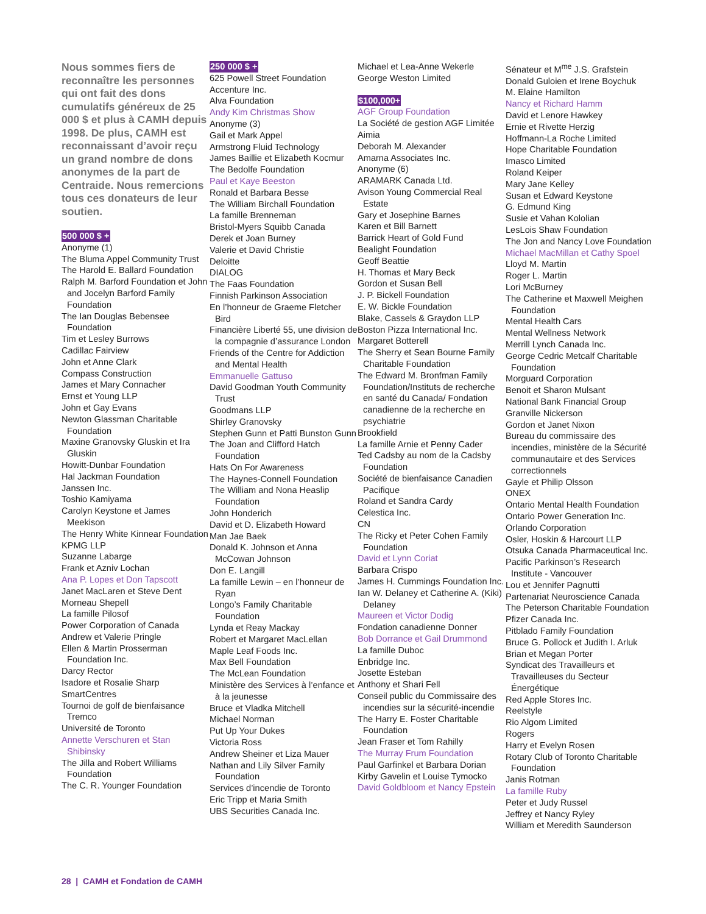Nous sommes fiers de reconnaître les personnes qui ont fait des dons cumulatifs généreux de 25 000 $ et plus à CAMH depuis 1998. De plus, CAMH est reconnaissant d’avoir reçu un grand nombre de dons anonymes de la part de Centraide. Nous remercions tous ces donateurs de leur soutien.
500 000 $ +
Anonyme (1)
The Bluma Appel Community Trust
The Harold E. Ballard Foundation
Ralph M. Barford Foundation et John and Jocelyn Barford Family Foundation
The Ian Douglas Bebensee Foundation
Tim et Lesley Burrows
Cadillac Fairview
John et Anne Clark
Compass Construction
James et Mary Connacher
Ernst et Young LLP
John et Gay Evans
Newton Glassman Charitable Foundation
Maxine Granovsky Gluskin et Ira Gluskin
Howitt-Dunbar Foundation
Hal Jackman Foundation
Janssen Inc.
Toshio Kamiyama
Carolyn Keystone et James Meekison
The Henry White Kinnear Foundation
KPMG LLP
Suzanne Labarge
Frank et Azniv Lochan
Ana P. Lopes et Don Tapscott
Janet MacLaren et Steve Dent
Morneau Shepell
La famille Pilosof
Power Corporation of Canada
Andrew et Valerie Pringle
Ellen & Martin Prosserman Foundation Inc.
Darcy Rector
Isadore et Rosalie Sharp
SmartCentres
Tournoi de golf de bienfaisance Tremco
Université de Toronto
Annette Verschuren et Stan Shibinsky
The Jilla and Robert Williams Foundation
The C. R. Younger Foundation
250 000 $ +
625 Powell Street Foundation
Accenture Inc.
Alva Foundation
Andy Kim Christmas Show
Anonyme (3)
Gail et Mark Appel
Armstrong Fluid Technology
James Baillie et Elizabeth Kocmur
The Bedolfe Foundation
Paul et Kaye Beeston
Ronald et Barbara Besse
The William Birchall Foundation
La famille Brenneman
Bristol-Myers Squibb Canada
Derek et Joan Burney
Valerie et David Christie
Deloitte
DIALOG
The Faas Foundation
Finnish Parkinson Association
En l’honneur de Graeme Fletcher Bird
Financière Liberté 55, une division de la compagnie d’assurance London
Friends of the Centre for Addiction and Mental Health
Emmanuelle Gattuso
David Goodman Youth Community Trust
Goodmans LLP
Shirley Granovsky
Stephen Gunn et Patti Bunston Gunn
The Joan and Clifford Hatch Foundation
Hats On For Awareness
The Haynes-Connell Foundation
The William and Nona Heaslip Foundation
John Honderich
David et D. Elizabeth Howard
Man Jae Baek
Donald K. Johnson et Anna McCowan Johnson
Don E. Langill
La famille Lewin – en l’honneur de Ryan
Longo’s Family Charitable Foundation
Lynda et Reay Mackay
Robert et Margaret MacLellan
Maple Leaf Foods Inc.
Max Bell Foundation
The McLean Foundation
Ministère des Services à l’enfance et à la jeunesse
Bruce et Vladka Mitchell
Michael Norman
Put Up Your Dukes
Victoria Ross
Andrew Sheiner et Liza Mauer
Nathan and Lily Silver Family Foundation
Services d’incendie de Toronto
Eric Tripp et Maria Smith
UBS Securities Canada Inc.
Michael et Lea-Anne Wekerle
George Weston Limited
$100,000+
AGF Group Foundation
La Société de gestion AGF Limitée
Aimia
Deborah M. Alexander
Amarna Associates Inc.
Anonyme (6)
ARAMARK Canada Ltd.
Avison Young Commercial Real Estate
Gary et Josephine Barnes
Karen et Bill Barnett
Barrick Heart of Gold Fund
Bealight Foundation
Geoff Beattie
H. Thomas et Mary Beck
Gordon et Susan Bell
J. P. Bickell Foundation
E. W. Bickle Foundation
Blake, Cassels & Graydon LLP
Boston Pizza International Inc.
Margaret Botterell
The Sherry et Sean Bourne Family Charitable Foundation
The Edward M. Bronfman Family Foundation/Instituts de recherche en santé du Canada/ Fondation canadienne de la recherche en psychiatrie
Brookfield
La famille Arnie et Penny Cader
Ted Cadsby au nom de la Cadsby Foundation
Société de bienfaisance Canadien Pacifique
Roland et Sandra Cardy
Celestica Inc.
CN
The Ricky et Peter Cohen Family Foundation
David et Lynn Coriat
Barbara Crispo
James H. Cummings Foundation Inc.
Ian W. Delaney et Catherine A. (Kiki) Delaney
Maureen et Victor Dodig
Fondation canadienne Donner
Bob Dorrance et Gail Drummond
La famille Duboc
Enbridge Inc.
Josette Esteban
Anthony et Shari Fell
Conseil public du Commissaire des incendies sur la sécurité-incendie
The Harry E. Foster Charitable Foundation
Jean Fraser et Tom Rahilly
The Murray Frum Foundation
Paul Garfinkel et Barbara Dorian
Kirby Gavelin et Louise Tymocko
David Goldbloom et Nancy Epstein
Sénateur et M<sup>me</sup> J.S. Grafstein
Donald Guloien et Irene Boychuk
M. Elaine Hamilton
Nancy et Richard Hamm
David et Lenore Hawkey
Ernie et Rivette Herzig
Hoffmann-La Roche Limited
Hope Charitable Foundation
Imasco Limited
Roland Keiper
Mary Jane Kelley
Susan et Edward Keystone
G. Edmund King
Susie et Vahan Kololian
LesLois Shaw Foundation
The Jon and Nancy Love Foundation
Michael MacMillan et Cathy Spoel
Lloyd M. Martin
Roger L. Martin
Lori McBurney
The Catherine et Maxwell Meighen Foundation
Mental Health Cars
Mental Wellness Network
Merrill Lynch Canada Inc.
George Cedric Metcalf Charitable Foundation
Morguard Corporation
Benoit et Sharon Mulsant
National Bank Financial Group
Granville Nickerson
Gordon et Janet Nixon
Bureau du commissaire des incendies, ministère de la Sécurité communautaire et des Services correctionnels
Gayle et Philip Olsson
ONEX
Ontario Mental Health Foundation
Ontario Power Generation Inc.
Orlando Corporation
Osler, Hoskin & Harcourt LLP
Otsuka Canada Pharmaceutical Inc.
Pacific Parkinson’s Research Institute - Vancouver
Lou et Jennifer Pagnutti
Partenariat Neuroscience Canada
The Peterson Charitable Foundation
Pfizer Canada Inc.
Pitblado Family Foundation
Bruce G. Pollock et Judith I. Arluk
Brian et Megan Porter
Syndicat des Travailleurs et Travailleuses du Secteur Énergétique
Red Apple Stores Inc.
Reelstyle
Rio Algom Limited
Rogers
Harry et Evelyn Rosen
Rotary Club of Toronto Charitable Foundation
Janis Rotman
La famille Ruby
Peter et Judy Russel
Jeffrey et Nancy Ryley
William et Meredith Saunderson
28 | CAMH et Fondation de CAMH